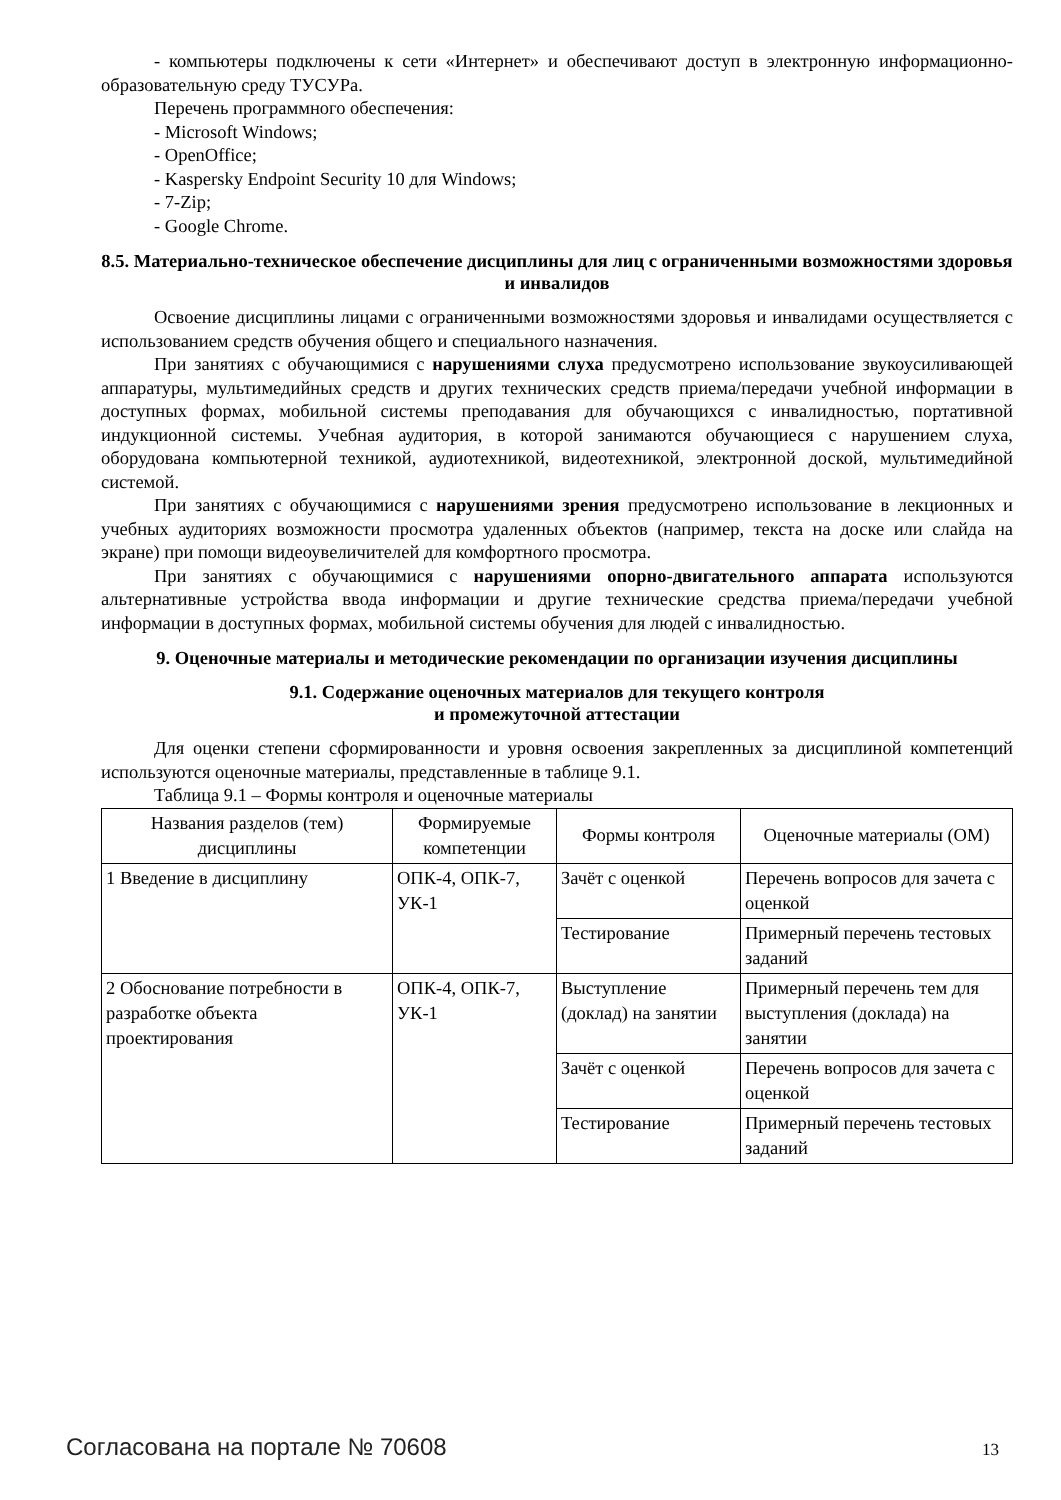- компьютеры подключены к сети «Интернет» и обеспечивают доступ в электронную информационно-образовательную среду ТУСУРа.
Перечень программного обеспечения:
- Microsoft Windows;
- OpenOffice;
- Kaspersky Endpoint Security 10 для Windows;
- 7-Zip;
- Google Chrome.
8.5. Материально-техническое обеспечение дисциплины для лиц с ограниченными возможностями здоровья и инвалидов
Освоение дисциплины лицами с ограниченными возможностями здоровья и инвалидами осуществляется с использованием средств обучения общего и специального назначения.
При занятиях с обучающимися с нарушениями слуха предусмотрено использование звукоусиливающей аппаратуры, мультимедийных средств и других технических средств приема/передачи учебной информации в доступных формах, мобильной системы преподавания для обучающихся с инвалидностью, портативной индукционной системы. Учебная аудитория, в которой занимаются обучающиеся с нарушением слуха, оборудована компьютерной техникой, аудиотехникой, видеотехникой, электронной доской, мультимедийной системой.
При занятиях с обучающимися с нарушениями зрения предусмотрено использование в лекционных и учебных аудиториях возможности просмотра удаленных объектов (например, текста на доске или слайда на экране) при помощи видеоувеличителей для комфортного просмотра.
При занятиях с обучающимися с нарушениями опорно-двигательного аппарата используются альтернативные устройства ввода информации и другие технические средства приема/передачи учебной информации в доступных формах, мобильной системы обучения для людей с инвалидностью.
9. Оценочные материалы и методические рекомендации по организации изучения дисциплины
9.1. Содержание оценочных материалов для текущего контроля
и промежуточной аттестации
Для оценки степени сформированности и уровня освоения закрепленных за дисциплиной компетенций используются оценочные материалы, представленные в таблице 9.1.
Таблица 9.1 – Формы контроля и оценочные материалы
| Названия разделов (тем) дисциплины | Формируемые компетенции | Формы контроля | Оценочные материалы (ОМ) |
| --- | --- | --- | --- |
| 1 Введение в дисциплину | ОПК-4, ОПК-7, УК-1 | Зачёт с оценкой | Перечень вопросов для зачета с оценкой |
| | | Тестирование | Примерный перечень тестовых заданий |
| 2 Обоснование потребности в разработке объекта проектирования | ОПК-4, ОПК-7, УК-1 | Выступление (доклад) на занятии | Примерный перечень тем для выступления (доклада) на занятии |
| | | Зачёт с оценкой | Перечень вопросов для зачета с оценкой |
| | | Тестирование | Примерный перечень тестовых заданий |
Согласована на портале № 70608 13